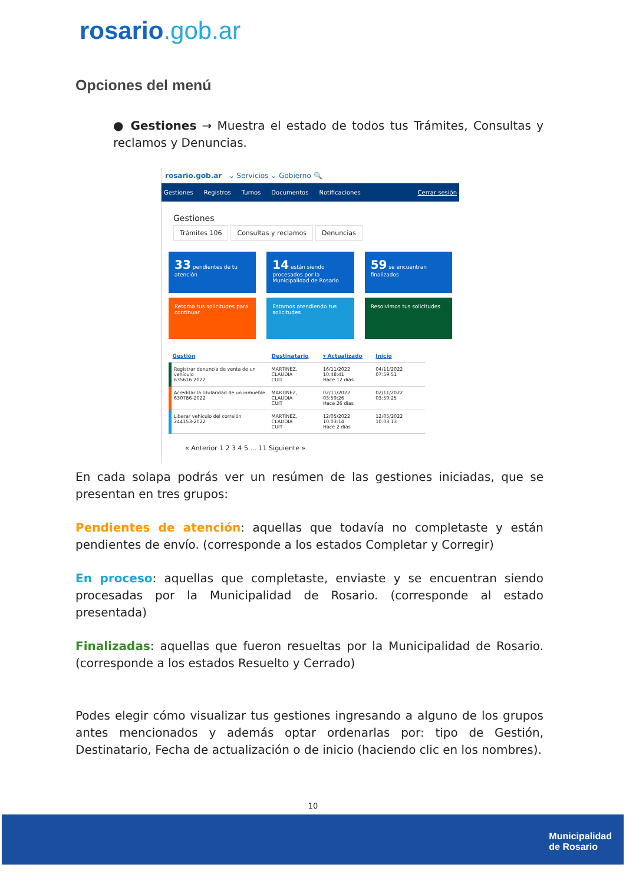rosario.gob.ar
Opciones del menú
● Gestiones → Muestra el estado de todos tus Trámites, Consultas y reclamos y Denuncias.
rosario.gob.ar ⌄ Servicios ⌄ Gobierno 🔍
Gestiones Registros Turnos Documentos Notificaciones Cerrar sesión
Gestiones
Trámites 106 Consultas y reclamos Denuncias
33 pendientes de tu atención
14 están siendo procesados por la Municipalidad de Rosario
59 se encuentran finalizados
Retoma tus solicitudes para continuar
Estamos atendiendo tus solicitudes
Resolvimos tus solicitudes
| Gestión | Destinatario | ▾ Actualizado | Inicio |
| --- | --- | --- | --- |
| Registrar denuncia de venta de un vehículo 635616 2022 | MARTINEZ, CLAUDIA CUIT | 16/11/2022 10:48:41 Hace 12 días | 04/11/2022 07:59:51 |
| Acreditar la titularidad de un inmueble 630786-2022 | MARTINEZ, CLAUDIA CUIT | 02/11/2022 03:59:26 Hace 26 días | 02/11/2022 03:59:25 |
| Liberar vehículo del corralón 244153-2022 | MARTINEZ, CLAUDIA CUIT | 12/05/2022 10:03:14 Hace 2 días | 12/05/2022 10:03:13 |
« Anterior 1 2 3 4 5 ... 11 Siguiente »
En cada solapa podrás ver un resúmen de las gestiones iniciadas, que se presentan en tres grupos:
Pendientes de atención: aquellas que todavía no completaste y están pendientes de envío. (corresponde a los estados Completar y Corregir)
En proceso: aquellas que completaste, enviaste y se encuentran siendo procesadas por la Municipalidad de Rosario. (corresponde al estado presentada)
Finalizadas: aquellas que fueron resueltas por la Municipalidad de Rosario. (corresponde a los estados Resuelto y Cerrado)
Podes elegir cómo visualizar tus gestiones ingresando a alguno de los grupos antes mencionados y además optar ordenarlas por: tipo de Gestión, Destinatario, Fecha de actualización o de inicio (haciendo clic en los nombres).
10
Municipalidad
de Rosario